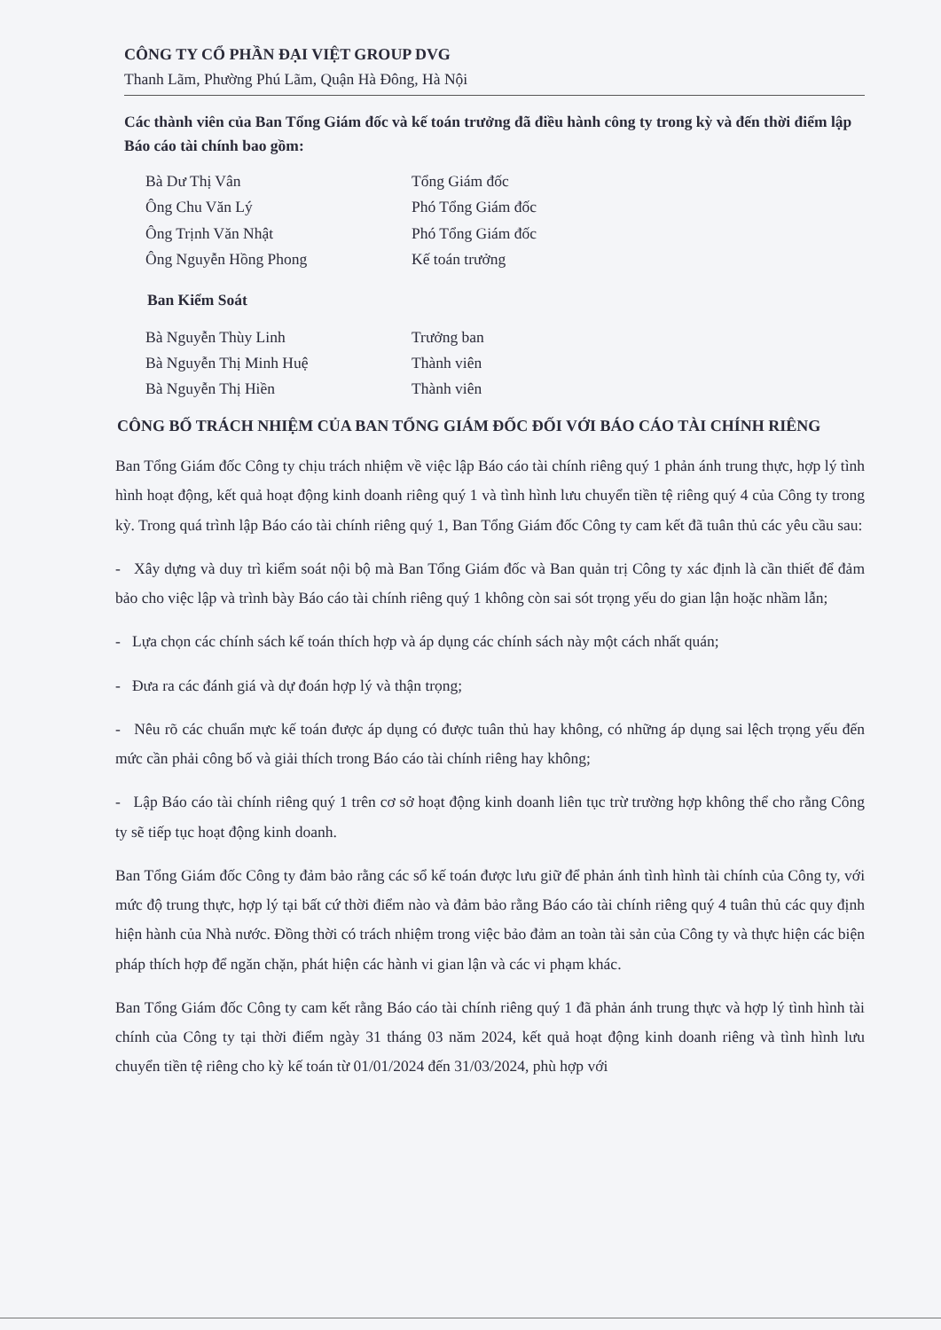CÔNG TY CỔ PHẦN ĐẠI VIỆT GROUP DVG
Thanh Lãm, Phường Phú Lãm, Quận Hà Đông, Hà Nội
Các thành viên của Ban Tổng Giám đốc và kế toán trưởng đã điều hành công ty trong kỳ và đến thời điểm lập Báo cáo tài chính bao gồm:
| Bà Dư Thị Vân | Tổng Giám đốc |
| Ông Chu Văn Lý | Phó Tổng Giám đốc |
| Ông Trịnh Văn Nhật | Phó Tổng Giám đốc |
| Ông Nguyễn Hồng Phong | Kế toán trưởng |
Ban Kiểm Soát
| Bà Nguyễn Thùy Linh | Trưởng ban |
| Bà Nguyễn Thị Minh Huệ | Thành viên |
| Bà Nguyễn Thị Hiền | Thành viên |
CÔNG BỐ TRÁCH NHIỆM CỦA BAN TỔNG GIÁM ĐỐC ĐỐI VỚI BÁO CÁO TÀI CHÍNH RIÊNG
Ban Tổng Giám đốc Công ty chịu trách nhiệm về việc lập Báo cáo tài chính riêng quý 1 phản ánh trung thực, hợp lý tình hình hoạt động, kết quả hoạt động kinh doanh riêng quý 1 và tình hình lưu chuyển tiền tệ riêng quý 4 của Công ty trong kỳ. Trong quá trình lập Báo cáo tài chính riêng quý 1, Ban Tổng Giám đốc Công ty cam kết đã tuân thủ các yêu cầu sau:
- Xây dựng và duy trì kiểm soát nội bộ mà Ban Tổng Giám đốc và Ban quản trị Công ty xác định là cần thiết để đảm bảo cho việc lập và trình bày Báo cáo tài chính riêng quý 1 không còn sai sót trọng yếu do gian lận hoặc nhầm lẫn;
- Lựa chọn các chính sách kế toán thích hợp và áp dụng các chính sách này một cách nhất quán;
- Đưa ra các đánh giá và dự đoán hợp lý và thận trọng;
- Nêu rõ các chuẩn mực kế toán được áp dụng có được tuân thủ hay không, có những áp dụng sai lệch trọng yếu đến mức cần phải công bố và giải thích trong Báo cáo tài chính riêng hay không;
- Lập Báo cáo tài chính riêng quý 1 trên cơ sở hoạt động kinh doanh liên tục trừ trường hợp không thể cho rằng Công ty sẽ tiếp tục hoạt động kinh doanh.
Ban Tổng Giám đốc Công ty đảm bảo rằng các sổ kế toán được lưu giữ để phản ánh tình hình tài chính của Công ty, với mức độ trung thực, hợp lý tại bất cứ thời điểm nào và đảm bảo rằng Báo cáo tài chính riêng quý 4 tuân thủ các quy định hiện hành của Nhà nước. Đồng thời có trách nhiệm trong việc bảo đảm an toàn tài sản của Công ty và thực hiện các biện pháp thích hợp để ngăn chặn, phát hiện các hành vi gian lận và các vi phạm khác.
Ban Tổng Giám đốc Công ty cam kết rằng Báo cáo tài chính riêng quý 1 đã phản ánh trung thực và hợp lý tình hình tài chính của Công ty tại thời điểm ngày 31 tháng 03 năm 2024, kết quả hoạt động kinh doanh riêng và tình hình lưu chuyển tiền tệ riêng cho kỳ kế toán từ 01/01/2024 đến 31/03/2024, phù hợp với